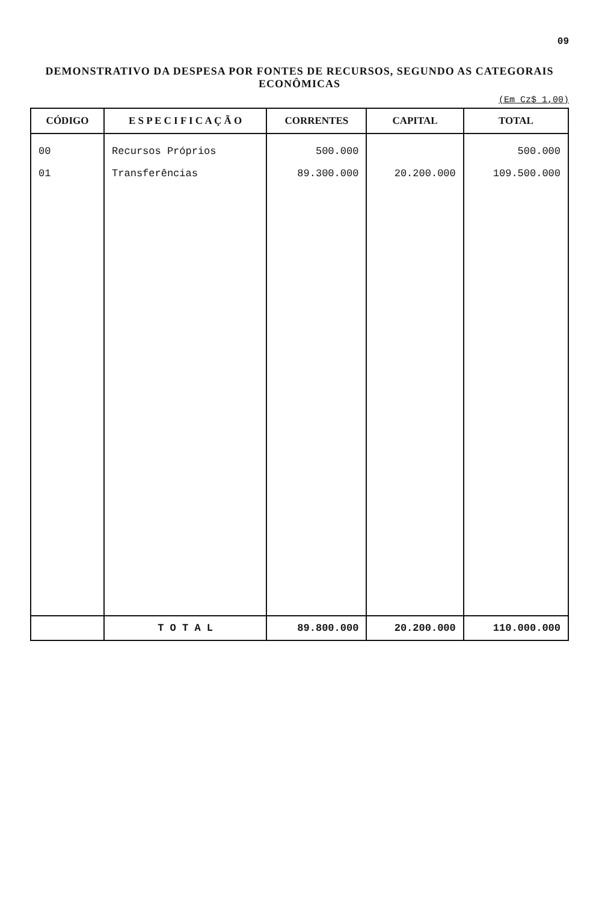09
DEMONSTRATIVO DA DESPESA POR FONTES DE RECURSOS, SEGUNDO AS CATEGORAIS ECONÔMICAS
(Em Cz$ 1,00)
| CÓDIGO | E S P E C I F I C A Ç Ã O | CORRENTES | CAPITAL | TOTAL |
| --- | --- | --- | --- | --- |
| 00 01 | Recursos Próprios Transferências | 500.000 89.300.000 | 20.200.000 | 500.000 109.500.000 |
| | T O T A L | 89.800.000 | 20.200.000 | 110.000.000 |